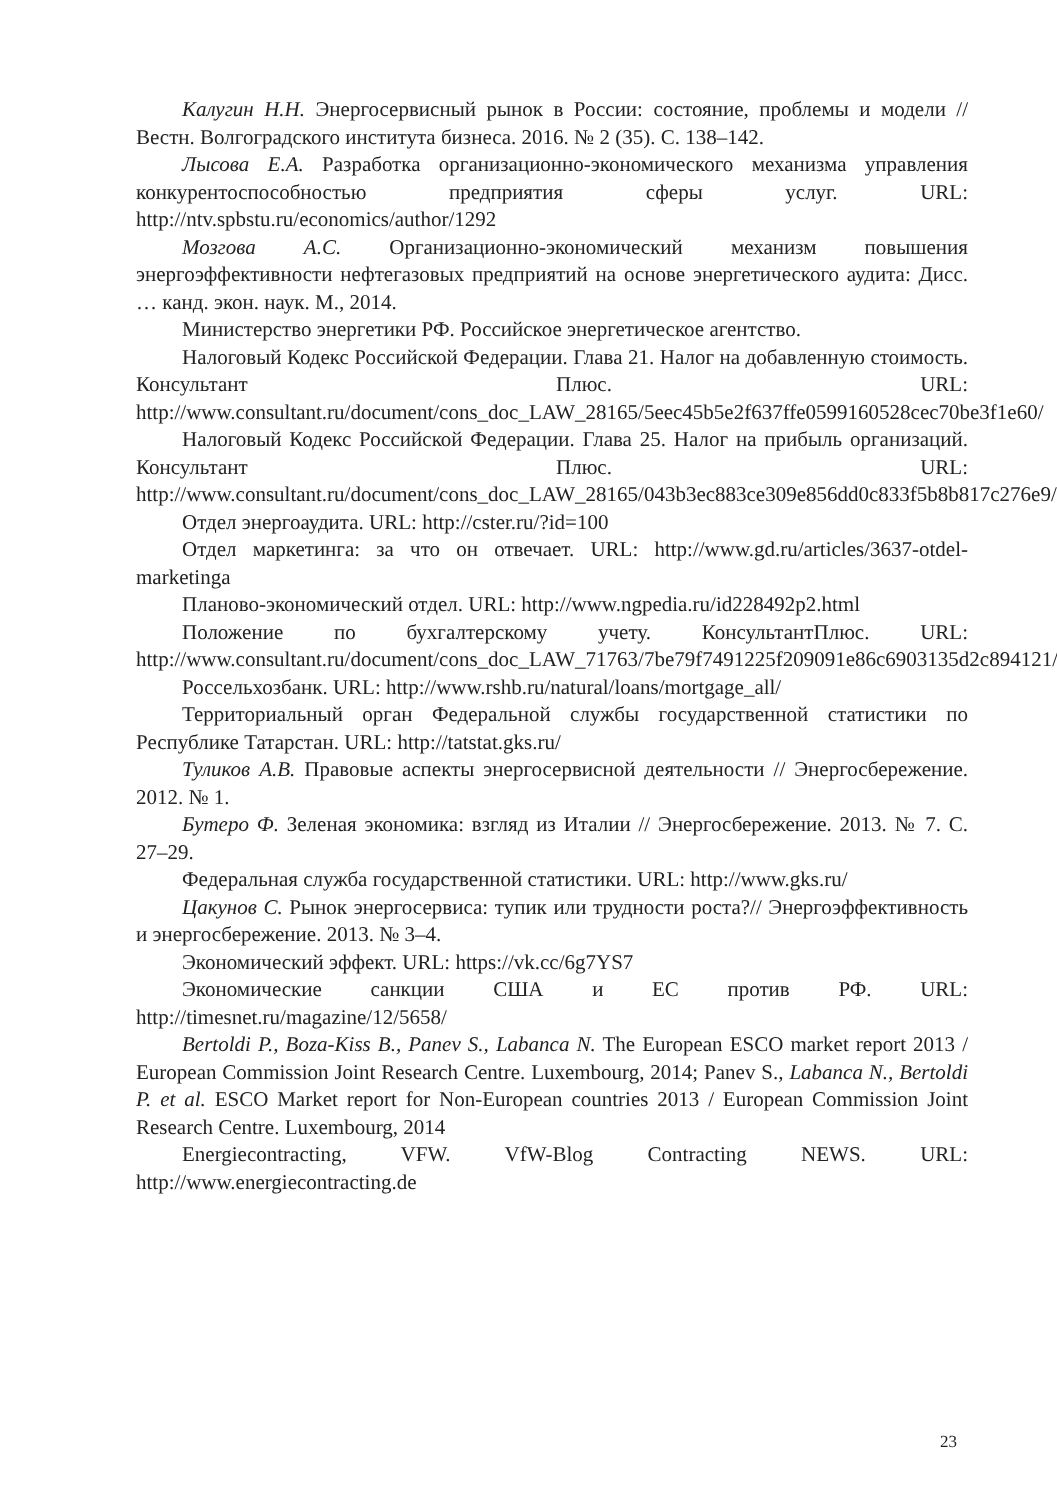Калугин Н.Н. Энергосервисный рынок в России: состояние, проблемы и модели // Вестн. Волгоградского института бизнеса. 2016. № 2 (35). С. 138–142.
Лысова Е.А. Разработка организационно-экономического механизма управления конкурентоспособностью предприятия сферы услуг. URL: http://ntv.spbstu.ru/economics/author/1292
Мозгова А.С. Организационно-экономический механизм повышения энергоэффективности нефтегазовых предприятий на основе энергетического аудита: Дисс. … канд. экон. наук. М., 2014.
Министерство энергетики РФ. Российское энергетическое агентство.
Налоговый Кодекс Российской Федерации. Глава 21. Налог на добавленную стоимость. Консультант Плюс. URL: http://www.consultant.ru/document/cons_doc_LAW_28165/5eec45b5e2f637ffe0599160528cec70be3f1e60/
Налоговый Кодекс Российской Федерации. Глава 25. Налог на прибыль организаций. Консультант Плюс. URL: http://www.consultant.ru/document/cons_doc_LAW_28165/043b3ec883ce309e856dd0c833f5b8b817c276e9/
Отдел энергоаудита. URL: http://cster.ru/?id=100
Отдел маркетинга: за что он отвечает. URL: http://www.gd.ru/articles/3637-otdel-marketinga
Планово-экономический отдел. URL: http://www.ngpedia.ru/id228492p2.html
Положение по бухгалтерскому учету. КонсультантПлюс. URL: http://www.consultant.ru/document/cons_doc_LAW_71763/7be79f7491225f209091e86c6903135d2c894121/
Россельхозбанк. URL: http://www.rshb.ru/natural/loans/mortgage_all/
Территориальный орган Федеральной службы государственной статистики по Республике Татарстан. URL: http://tatstat.gks.ru/
Туликов А.В. Правовые аспекты энергосервисной деятельности // Энергосбережение. 2012. № 1.
Бутеро Ф. Зеленая экономика: взгляд из Италии // Энергосбережение. 2013. № 7. С. 27–29.
Федеральная служба государственной статистики. URL: http://www.gks.ru/
Цакунов С. Рынок энергосервиса: тупик или трудности роста?// Энергоэффективность и энергосбережение. 2013. № 3–4.
Экономический эффект. URL: https://vk.cc/6g7YS7
Экономические санкции США и ЕС против РФ. URL: http://timesnet.ru/magazine/12/5658/
Bertoldi P., Boza-Kiss B., Panev S., Labanca N. The European ESCO market report 2013 / European Commission Joint Research Centre. Luxembourg, 2014; Panev S., Labanca N., Bertoldi P. et al. ESCO Market report for Non-European countries 2013 / European Commission Joint Research Centre. Luxembourg, 2014
Energiecontracting, VFW. VfW-Blog Contracting NEWS. URL: http://www.energiecontracting.de
23